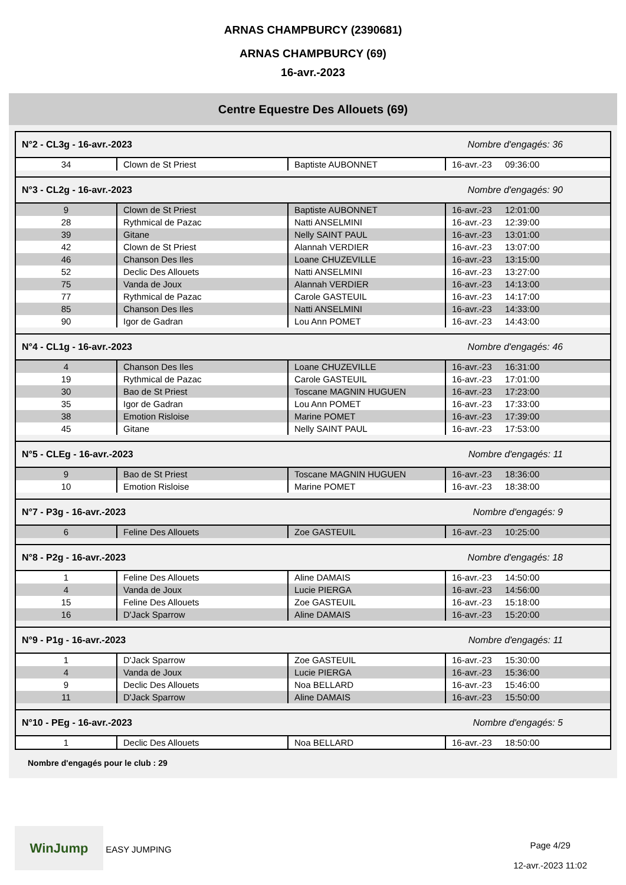ARNAS CHAMPBURCY (2390681)
ARNAS CHAMPBURCY (69)
16-avr.-2023
Centre Equestre Des Allouets (69)
| N°2 - CL3g - 16-avr.-2023 | | | Nombre d'engagés: 36 | |
| 34 | Clown de St Priest | Baptiste AUBONNET | 16-avr.-23 | 09:36:00 |
| N°3 - CL2g - 16-avr.-2023 | | | Nombre d'engagés: 90 | |
| 9 | Clown de St Priest | Baptiste AUBONNET | 16-avr.-23 | 12:01:00 |
| 28 | Rythmical de Pazac | Natti ANSELMINI | 16-avr.-23 | 12:39:00 |
| 39 | Gitane | Nelly SAINT PAUL | 16-avr.-23 | 13:01:00 |
| 42 | Clown de St Priest | Alannah VERDIER | 16-avr.-23 | 13:07:00 |
| 46 | Chanson Des Iles | Loane CHUZEVILLE | 16-avr.-23 | 13:15:00 |
| 52 | Declic Des Allouets | Natti ANSELMINI | 16-avr.-23 | 13:27:00 |
| 75 | Vanda de Joux | Alannah VERDIER | 16-avr.-23 | 14:13:00 |
| 77 | Rythmical de Pazac | Carole GASTEUIL | 16-avr.-23 | 14:17:00 |
| 85 | Chanson Des Iles | Natti ANSELMINI | 16-avr.-23 | 14:33:00 |
| 90 | Igor de Gadran | Lou Ann POMET | 16-avr.-23 | 14:43:00 |
| N°4 - CL1g - 16-avr.-2023 | | | Nombre d'engagés: 46 | |
| 4 | Chanson Des Iles | Loane CHUZEVILLE | 16-avr.-23 | 16:31:00 |
| 19 | Rythmical de Pazac | Carole GASTEUIL | 16-avr.-23 | 17:01:00 |
| 30 | Bao de St Priest | Toscane MAGNIN HUGUEN | 16-avr.-23 | 17:23:00 |
| 35 | Igor de Gadran | Lou Ann POMET | 16-avr.-23 | 17:33:00 |
| 38 | Emotion Risloise | Marine POMET | 16-avr.-23 | 17:39:00 |
| 45 | Gitane | Nelly SAINT PAUL | 16-avr.-23 | 17:53:00 |
| N°5 - CLEg - 16-avr.-2023 | | | Nombre d'engagés: 11 | |
| 9 | Bao de St Priest | Toscane MAGNIN HUGUEN | 16-avr.-23 | 18:36:00 |
| 10 | Emotion Risloise | Marine POMET | 16-avr.-23 | 18:38:00 |
| N°7 - P3g - 16-avr.-2023 | | | Nombre d'engagés: 9 | |
| 6 | Feline Des Allouets | Zoe GASTEUIL | 16-avr.-23 | 10:25:00 |
| N°8 - P2g - 16-avr.-2023 | | | Nombre d'engagés: 18 | |
| 1 | Feline Des Allouets | Aline DAMAIS | 16-avr.-23 | 14:50:00 |
| 4 | Vanda de Joux | Lucie PIERGA | 16-avr.-23 | 14:56:00 |
| 15 | Feline Des Allouets | Zoe GASTEUIL | 16-avr.-23 | 15:18:00 |
| 16 | D'Jack Sparrow | Aline DAMAIS | 16-avr.-23 | 15:20:00 |
| N°9 - P1g - 16-avr.-2023 | | | Nombre d'engagés: 11 | |
| 1 | D'Jack Sparrow | Zoe GASTEUIL | 16-avr.-23 | 15:30:00 |
| 4 | Vanda de Joux | Lucie PIERGA | 16-avr.-23 | 15:36:00 |
| 9 | Declic Des Allouets | Noa BELLARD | 16-avr.-23 | 15:46:00 |
| 11 | D'Jack Sparrow | Aline DAMAIS | 16-avr.-23 | 15:50:00 |
| N°10 - PEg - 16-avr.-2023 | | | Nombre d'engagés: 5 | |
| 1 | Declic Des Allouets | Noa BELLARD | 16-avr.-23 | 18:50:00 |
Nombre d'engagés pour le club : 29
WinJump EASY JUMPING
Page 4/29
12-avr.-2023 11:02